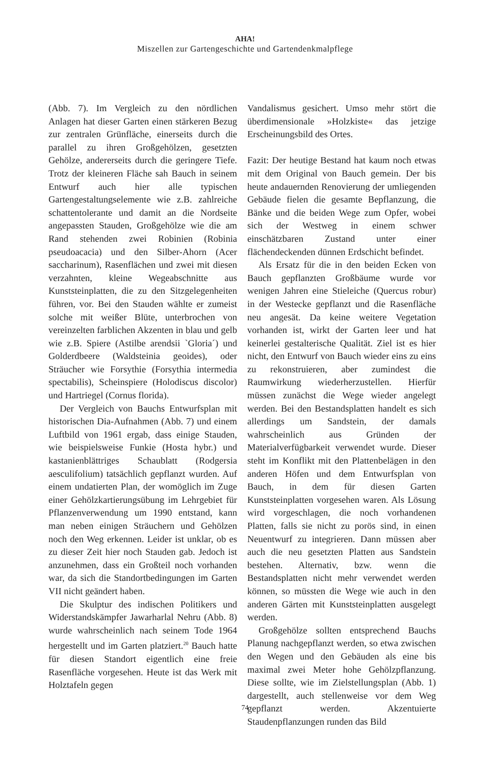AHA!
Miszellen zur Gartengeschichte und Gartendenkmalpflege
(Abb. 7). Im Vergleich zu den nördlichen Anlagen hat dieser Garten einen stärkeren Bezug zur zentralen Grünfläche, einerseits durch die parallel zu ihren Großgehölzen, gesetzten Gehölze, andererseits durch die geringere Tiefe. Trotz der kleineren Fläche sah Bauch in seinem Entwurf auch hier alle typischen Gartengestaltungselemente wie z.B. zahlreiche schattentolerante und damit an die Nordseite angepassten Stauden, Großgehölze wie die am Rand stehenden zwei Robinien (Robinia pseudoacacia) und den Silber-Ahorn (Acer saccharinum), Rasenflächen und zwei mit diesen verzahnten, kleine Wegeabschnitte aus Kunststeinplatten, die zu den Sitzgelegenheiten führen, vor. Bei den Stauden wählte er zumeist solche mit weißer Blüte, unterbrochen von vereinzelten farblichen Akzenten in blau und gelb wie z.B. Spiere (Astilbe arendsii `Gloria´) und Golderdbeere (Waldsteinia geoides), oder Sträucher wie Forsythie (Forsythia intermedia spectabilis), Scheinspiere (Holodiscus discolor) und Hartriegel (Cornus florida).
Der Vergleich von Bauchs Entwurfsplan mit historischen Dia-Aufnahmen (Abb. 7) und einem Luftbild von 1961 ergab, dass einige Stauden, wie beispielsweise Funkie (Hosta hybr.) und kastanienblättriges Schaublatt (Rodgersia aesculifolium) tatsächlich gepflanzt wurden. Auf einem undatierten Plan, der womöglich im Zuge einer Gehölzkartierungsübung im Lehrgebiet für Pflanzenverwendung um 1990 entstand, kann man neben einigen Sträuchern und Gehölzen noch den Weg erkennen. Leider ist unklar, ob es zu dieser Zeit hier noch Stauden gab. Jedoch ist anzunehmen, dass ein Großteil noch vorhanden war, da sich die Standortbedingungen im Garten VII nicht geändert haben.
Die Skulptur des indischen Politikers und Widerstandskämpfer Jawarharlal Nehru (Abb. 8) wurde wahrscheinlich nach seinem Tode 1964 hergestellt und im Garten platziert.<sup>20</sup> Bauch hatte für diesen Standort eigentlich eine freie Rasenfläche vorgesehen. Heute ist das Werk mit Holztafeln gegen
Vandalismus gesichert. Umso mehr stört die überdimensionale »Holzkiste« das jetzige Erscheinungsbild des Ortes.
Fazit: Der heutige Bestand hat kaum noch etwas mit dem Original von Bauch gemein. Der bis heute andauernden Renovierung der umliegenden Gebäude fielen die gesamte Bepflanzung, die Bänke und die beiden Wege zum Opfer, wobei sich der Westweg in einem schwer einschätzbaren Zustand unter einer flächendeckenden dünnen Erdschicht befindet.
Als Ersatz für die in den beiden Ecken von Bauch gepflanzten Großbäume wurde vor wenigen Jahren eine Stieleiche (Quercus robur) in der Westecke gepflanzt und die Rasenfläche neu angesät. Da keine weitere Vegetation vorhanden ist, wirkt der Garten leer und hat keinerlei gestalterische Qualität. Ziel ist es hier nicht, den Entwurf von Bauch wieder eins zu eins zu rekonstruieren, aber zumindest die Raumwirkung wiederherzustellen. Hierfür müssen zunächst die Wege wieder angelegt werden. Bei den Bestandsplatten handelt es sich allerdings um Sandstein, der damals wahrscheinlich aus Gründen der Materialverfügbarkeit verwendet wurde. Dieser steht im Konflikt mit den Plattenbelägen in den anderen Höfen und dem Entwurfsplan von Bauch, in dem für diesen Garten Kunststeinplatten vorgesehen waren. Als Lösung wird vorgeschlagen, die noch vorhandenen Platten, falls sie nicht zu porös sind, in einen Neuentwurf zu integrieren. Dann müssen aber auch die neu gesetzten Platten aus Sandstein bestehen. Alternativ, bzw. wenn die Bestandsplatten nicht mehr verwendet werden können, so müssten die Wege wie auch in den anderen Gärten mit Kunststeinplatten ausgelegt werden.
Großgehölze sollten entsprechend Bauchs Planung nachgepflanzt werden, so etwa zwischen den Wegen und den Gebäuden als eine bis maximal zwei Meter hohe Gehölzpflanzung. Diese sollte, wie im Zielstellungsplan (Abb. 1) dargestellt, auch stellenweise vor dem Weg gepflanzt werden. Akzentuierte Staudenpflanzungen runden das Bild
74